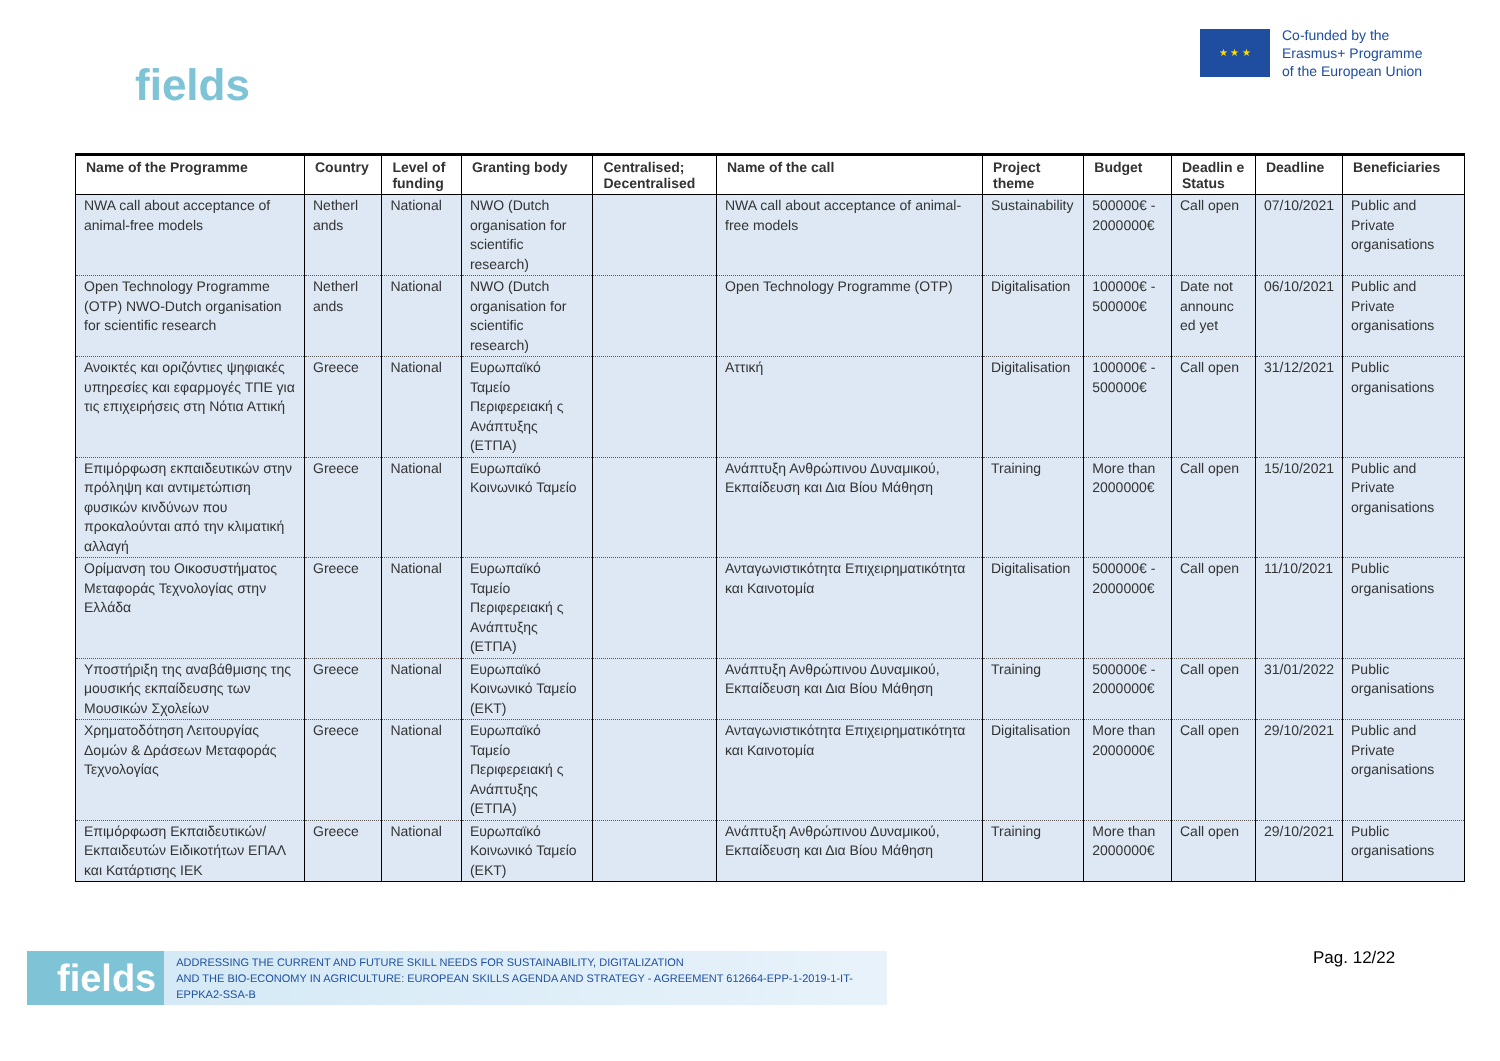fields
★ ★ ★
Co-funded by the
Erasmus+ Programme
of the European Union
| Name of the Programme | Country | Level of funding | Granting body | Centralised; Decentralised | Name of the call | Project theme | Budget | Deadlin e Status | Deadline | Beneficiaries |
| --- | --- | --- | --- | --- | --- | --- | --- | --- | --- | --- |
| NWA call about acceptance of animal-free models | Netherl ands | National | NWO (Dutch organisation for scientific research) | | NWA call about acceptance of animal-free models | Sustainability | 500000€ - 2000000€ | Call open | 07/10/2021 | Public and Private organisations |
| Open Technology Programme (OTP) NWO-Dutch organisation for scientific research | Netherl ands | National | NWO (Dutch organisation for scientific research) | | Open Technology Programme (OTP) | Digitalisation | 100000€ - 500000€ | Date not announc ed yet | 06/10/2021 | Public and Private organisations |
| Ανοικτές και οριζόντιες ψηφιακές υπηρεσίες και εφαρμογές ΤΠΕ για τις επιχειρήσεις στη Νότια Αττική | Greece | National | Ευρωπαϊκό Ταμείο Περιφερειακή ς Ανάπτυξης (ΕΤΠΑ) | | Αττική | Digitalisation | 100000€ - 500000€ | Call open | 31/12/2021 | Public organisations |
| Επιμόρφωση εκπαιδευτικών στην πρόληψη και αντιμετώπιση φυσικών κινδύνων που προκαλούνται από την κλιματική αλλαγή | Greece | National | Ευρωπαϊκό Κοινωνικό Ταμείο | | Ανάπτυξη Ανθρώπινου Δυναμικού, Εκπαίδευση και Δια Βίου Μάθηση | Training | More than 2000000€ | Call open | 15/10/2021 | Public and Private organisations |
| Ορίμανση του Οικοσυστήματος Μεταφοράς Τεχνολογίας στην Ελλάδα | Greece | National | Ευρωπαϊκό Ταμείο Περιφερειακή ς Ανάπτυξης (ΕΤΠΑ) | | Ανταγωνιστικότητα Επιχειρηματικότητα και Καινοτομία | Digitalisation | 500000€ - 2000000€ | Call open | 11/10/2021 | Public organisations |
| Υποστήριξη της αναβάθμισης της μουσικής εκπαίδευσης των Μουσικών Σχολείων | Greece | National | Ευρωπαϊκό Κοινωνικό Ταμείο (ΕΚΤ) | | Ανάπτυξη Ανθρώπινου Δυναμικού, Εκπαίδευση και Δια Βίου Μάθηση | Training | 500000€ - 2000000€ | Call open | 31/01/2022 | Public organisations |
| Χρηματοδότηση Λειτουργίας Δομών & Δράσεων Μεταφοράς Τεχνολογίας | Greece | National | Ευρωπαϊκό Ταμείο Περιφερειακή ς Ανάπτυξης (ΕΤΠΑ) | | Ανταγωνιστικότητα Επιχειρηματικότητα και Καινοτομία | Digitalisation | More than 2000000€ | Call open | 29/10/2021 | Public and Private organisations |
| Επιμόρφωση Εκπαιδευτικών/Εκπαιδευτών Ειδικοτήτων ΕΠΑΛ και Κατάρτισης ΙΕΚ | Greece | National | Ευρωπαϊκό Κοινωνικό Ταμείο (ΕΚΤ) | | Ανάπτυξη Ανθρώπινου Δυναμικού, Εκπαίδευση και Δια Βίου Μάθηση | Training | More than 2000000€ | Call open | 29/10/2021 | Public organisations |
fields
ADDRESSING THE CURRENT AND FUTURE SKILL NEEDS FOR SUSTAINABILITY, DIGITALIZATION
AND THE BIO-ECONOMY IN AGRICULTURE: EUROPEAN SKILLS AGENDA AND STRATEGY - AGREEMENT 612664-EPP-1-2019-1-IT-EPPKA2-SSA-B
Pag. 12/22